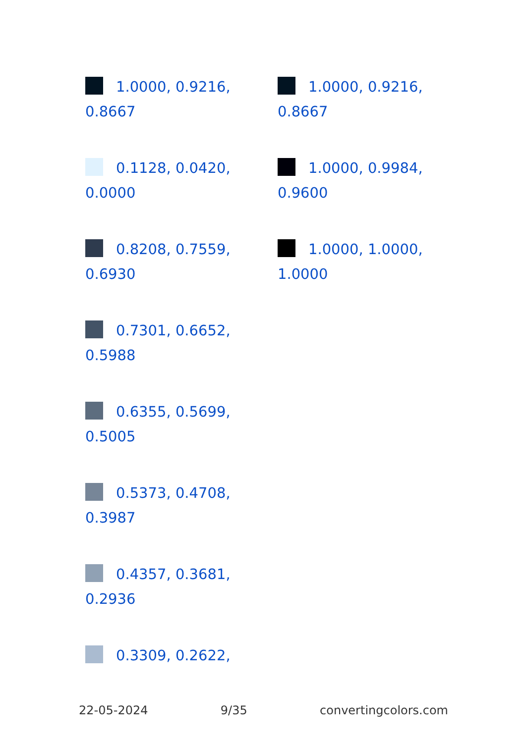1.0000, 0.9216, 0.8667
0.1128, 0.0420, 0.0000
0.8208, 0.7559, 0.6930
0.7301, 0.6652, 0.5988
0.6355, 0.5699, 0.5005
0.5373, 0.4708, 0.3987
0.4357, 0.3681, 0.2936
0.3309, 0.2622,
1.0000, 0.9216, 0.8667
1.0000, 0.9984, 0.9600
1.0000, 1.0000, 1.0000
22-05-2024 9/35 convertingcolors.com